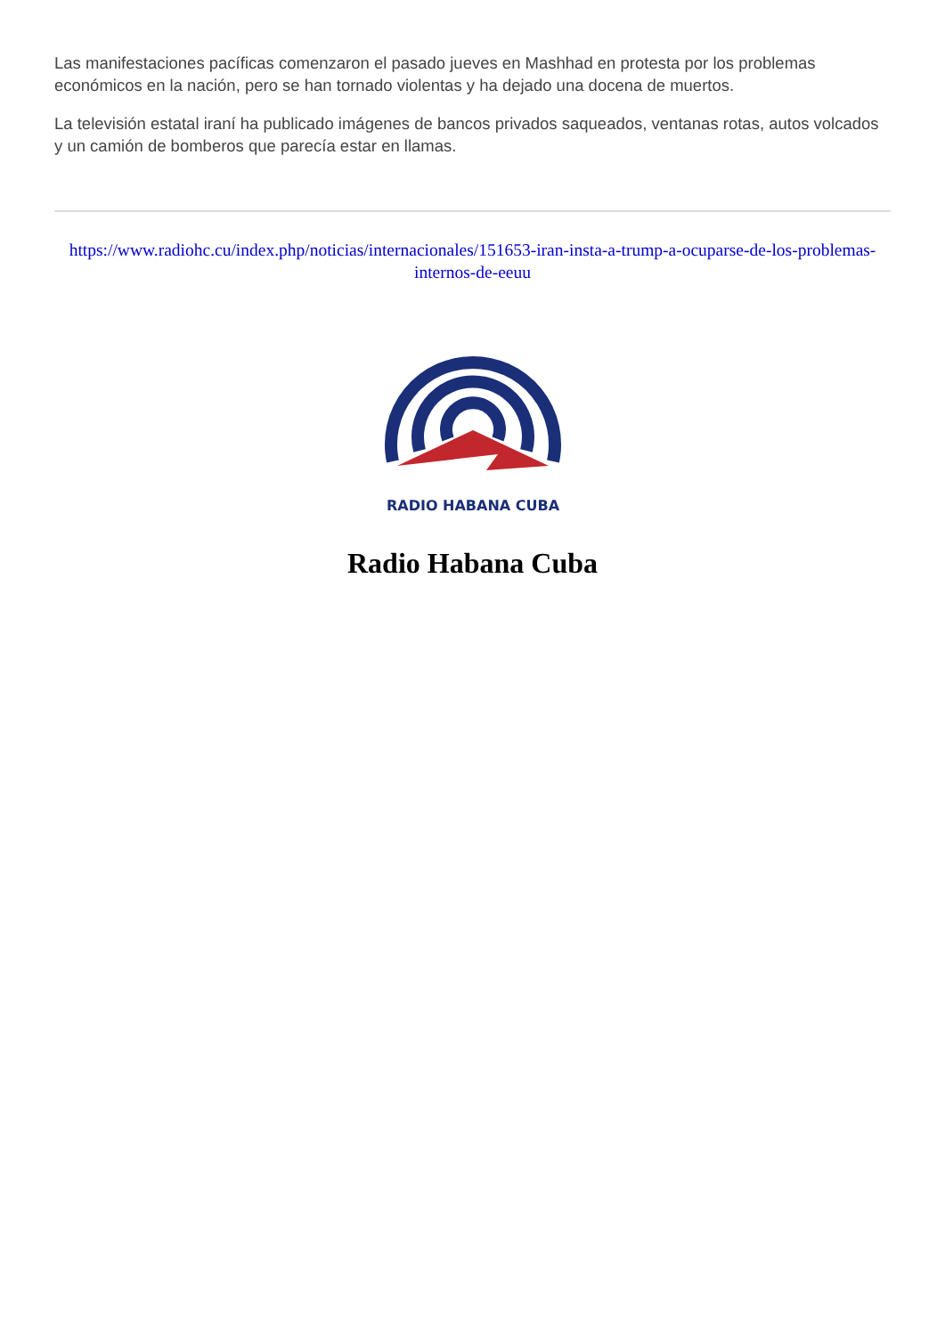Las manifestaciones pacíficas comenzaron el pasado jueves en Mashhad en protesta por los problemas económicos en la nación, pero se han tornado violentas y ha dejado una docena de muertos.
La televisión estatal iraní ha publicado imágenes de bancos privados saqueados, ventanas rotas, autos volcados y un camión de bomberos que parecía estar en llamas.
https://www.radiohc.cu/index.php/noticias/internacionales/151653-iran-insta-a-trump-a-ocuparse-de-los-problemas-internos-de-eeuu
RADIO HABANA CUBA
Radio Habana Cuba